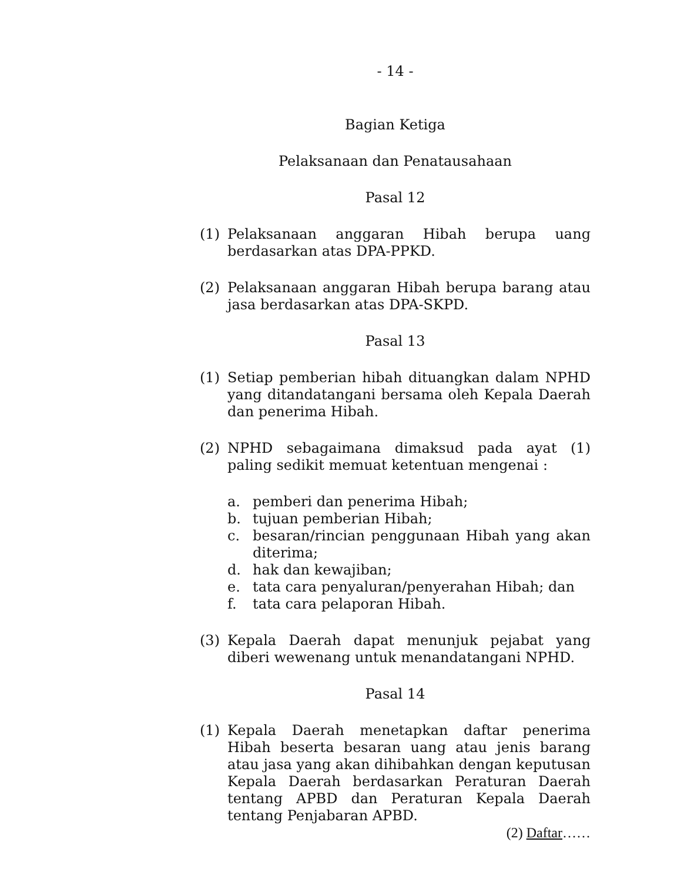- 14 -
Bagian Ketiga
Pelaksanaan dan Penatausahaan
Pasal 12
(1) Pelaksanaan anggaran Hibah berupa uang berdasarkan atas DPA-PPKD.
(2) Pelaksanaan anggaran Hibah berupa barang atau jasa berdasarkan atas DPA-SKPD.
Pasal 13
(1) Setiap pemberian hibah dituangkan dalam NPHD yang ditandatangani bersama oleh Kepala Daerah dan penerima Hibah.
(2) NPHD sebagaimana dimaksud pada ayat (1) paling sedikit memuat ketentuan mengenai :
a. pemberi dan penerima Hibah;
b. tujuan pemberian Hibah;
c. besaran/rincian penggunaan Hibah yang akan diterima;
d. hak dan kewajiban;
e. tata cara penyaluran/penyerahan Hibah; dan
f. tata cara pelaporan Hibah.
(3) Kepala Daerah dapat menunjuk pejabat yang diberi wewenang untuk menandatangani NPHD.
Pasal 14
(1) Kepala Daerah menetapkan daftar penerima Hibah beserta besaran uang atau jenis barang atau jasa yang akan dihibahkan dengan keputusan Kepala Daerah berdasarkan Peraturan Daerah tentang APBD dan Peraturan Kepala Daerah tentang Penjabaran APBD.
(2) Daftar……